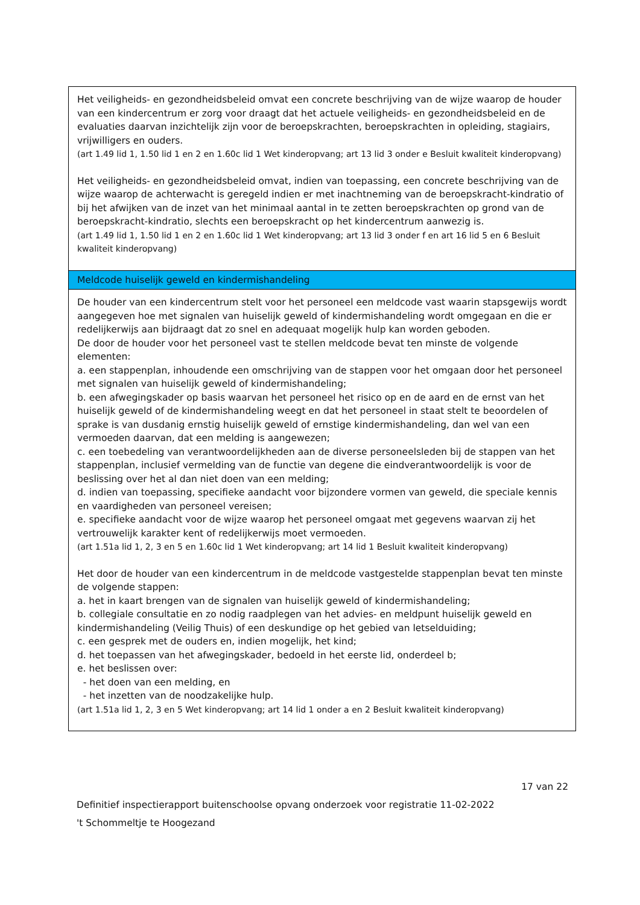| Het veiligheids- en gezondheidsbeleid omvat een concrete beschrijving van de wijze waarop de houder van een kindercentrum er zorg voor draagt dat het actuele veiligheids- en gezondheidsbeleid en de evaluaties daarvan inzichtelijk zijn voor de beroepskrachten, beroepskrachten in opleiding, stagiairs, vrijwilligers en ouders. (art 1.49 lid 1, 1.50 lid 1 en 2 en 1.60c lid 1 Wet kinderopvang; art 13 lid 3 onder e Besluit kwaliteit kinderopvang) Het veiligheids- en gezondheidsbeleid omvat, indien van toepassing, een concrete beschrijving van de wijze waarop de achterwacht is geregeld indien er met inachtneming van de beroepskracht-kindratio of bij het afwijken van de inzet van het minimaal aantal in te zetten beroepskrachten op grond van de beroepskracht-kindratio, slechts een beroepskracht op het kindercentrum aanwezig is. (art 1.49 lid 1, 1.50 lid 1 en 2 en 1.60c lid 1 Wet kinderopvang; art 13 lid 3 onder f en art 16 lid 5 en 6 Besluit kwaliteit kinderopvang) |
| Meldcode huiselijk geweld en kindermishandeling |
| De houder van een kindercentrum stelt voor het personeel een meldcode vast waarin stapsgewijs wordt aangegeven hoe met signalen van huiselijk geweld of kindermishandeling wordt omgegaan en die er redelijkerwijs aan bijdraagt dat zo snel en adequaat mogelijk hulp kan worden geboden. De door de houder voor het personeel vast te stellen meldcode bevat ten minste de volgende elementen: a. een stappenplan, inhoudende een omschrijving van de stappen voor het omgaan door het personeel met signalen van huiselijk geweld of kindermishandeling; b. een afwegingskader op basis waarvan het personeel het risico op en de aard en de ernst van het huiselijk geweld of de kindermishandeling weegt en dat het personeel in staat stelt te beoordelen of sprake is van dusdanig ernstig huiselijk geweld of ernstige kindermishandeling, dan wel van een vermoeden daarvan, dat een melding is aangewezen; c. een toebedeling van verantwoordelijkheden aan de diverse personeelsleden bij de stappen van het stappenplan, inclusief vermelding van de functie van degene die eindverantwoordelijk is voor de beslissing over het al dan niet doen van een melding; d. indien van toepassing, specifieke aandacht voor bijzondere vormen van geweld, die speciale kennis en vaardigheden van personeel vereisen; e. specifieke aandacht voor de wijze waarop het personeel omgaat met gegevens waarvan zij het vertrouwelijk karakter kent of redelijkerwijs moet vermoeden. (art 1.51a lid 1, 2, 3 en 5 en 1.60c lid 1 Wet kinderopvang; art 14 lid 1 Besluit kwaliteit kinderopvang) Het door de houder van een kindercentrum in de meldcode vastgestelde stappenplan bevat ten minste de volgende stappen: a. het in kaart brengen van de signalen van huiselijk geweld of kindermishandeling; b. collegiale consultatie en zo nodig raadplegen van het advies- en meldpunt huiselijk geweld en kindermishandeling (Veilig Thuis) of een deskundige op het gebied van letselduiding; c. een gesprek met de ouders en, indien mogelijk, het kind; d. het toepassen van het afwegingskader, bedoeld in het eerste lid, onderdeel b; e. het beslissen over: - het doen van een melding, en - het inzetten van de noodzakelijke hulp. (art 1.51a lid 1, 2, 3 en 5 Wet kinderopvang; art 14 lid 1 onder a en 2 Besluit kwaliteit kinderopvang) |
17 van 22
Definitief inspectierapport buitenschoolse opvang onderzoek voor registratie 11-02-2022
't Schommeltje te Hoogezand